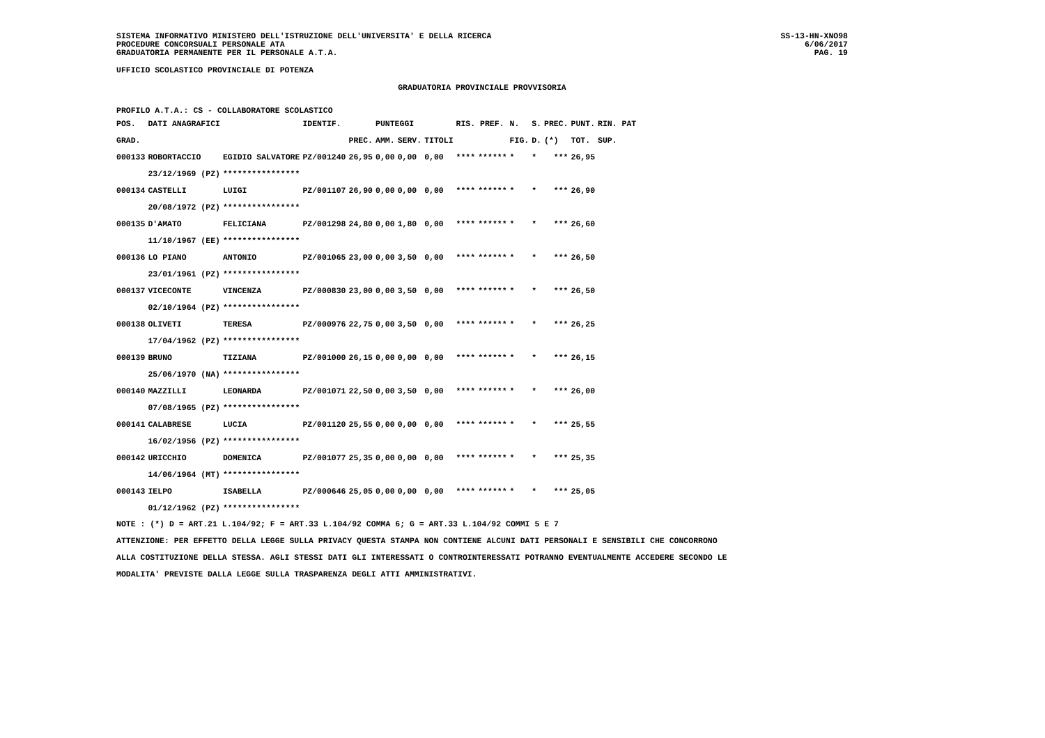SISTEMA INFORMATIVO MINISTERO DELL'ISTRUZIONE DELL'UNIVERSITA' E DELLA RICERCA
PROCEDURE CONCORSUALI PERSONALE ATA
GRADUATORIA PERMANENTE PER IL PERSONALE A.T.A.
SS-13-HN-XNO98
6/06/2017
PAG. 19
UFFICIO SCOLASTICO PROVINCIALE DI POTENZA
GRADUATORIA PROVINCIALE PROVVISORIA
PROFILO A.T.A.: CS - COLLABORATORE SCOLASTICO
| POS. | DATI ANAGRAFICI | | IDENTIF. | | PUNTEGGI | | | RIS. PREF. | | N. | S. | PREC. | PUNT. | RIN. PAT |
| --- | --- | --- | --- | --- | --- | --- | --- | --- | --- | --- | --- | --- | --- | --- |
| GRAD. | | | | PREC. | AMM. | SERV. | TITOLI | | | FIG. | D. | (*) | TOT. | SUP. |
| 000133 | ROBORTACCIO | EGIDIO SALVATORE | PZ/001240 | 26,95 | 0,00 | 0,00 | 0,00 | **** | ****** | * | * | *** | 26,95 | |
| | 23/12/1969 (PZ) | **************** | | | | | | | | | | | | |
| 000134 | CASTELLI | LUIGI | PZ/001107 | 26,90 | 0,00 | 0,00 | 0,00 | **** | ****** | * | * | *** | 26,90 | |
| | 20/08/1972 (PZ) | **************** | | | | | | | | | | | | |
| 000135 | D'AMATO | FELICIANA | PZ/001298 | 24,80 | 0,00 | 1,80 | 0,00 | **** | ****** | * | * | *** | 26,60 | |
| | 11/10/1967 (EE) | **************** | | | | | | | | | | | | |
| 000136 | LO PIANO | ANTONIO | PZ/001065 | 23,00 | 0,00 | 3,50 | 0,00 | **** | ****** | * | * | *** | 26,50 | |
| | 23/01/1961 (PZ) | **************** | | | | | | | | | | | | |
| 000137 | VICECONTE | VINCENZA | PZ/000830 | 23,00 | 0,00 | 3,50 | 0,00 | **** | ****** | * | * | *** | 26,50 | |
| | 02/10/1964 (PZ) | **************** | | | | | | | | | | | | |
| 000138 | OLIVETI | TERESA | PZ/000976 | 22,75 | 0,00 | 3,50 | 0,00 | **** | ****** | * | * | *** | 26,25 | |
| | 17/04/1962 (PZ) | **************** | | | | | | | | | | | | |
| 000139 | BRUNO | TIZIANA | PZ/001000 | 26,15 | 0,00 | 0,00 | 0,00 | **** | ****** | * | * | *** | 26,15 | |
| | 25/06/1970 (NA) | **************** | | | | | | | | | | | | |
| 000140 | MAZZILLI | LEONARDA | PZ/001071 | 22,50 | 0,00 | 3,50 | 0,00 | **** | ****** | * | * | *** | 26,00 | |
| | 07/08/1965 (PZ) | **************** | | | | | | | | | | | | |
| 000141 | CALABRESE | LUCIA | PZ/001120 | 25,55 | 0,00 | 0,00 | 0,00 | **** | ****** | * | * | *** | 25,55 | |
| | 16/02/1956 (PZ) | **************** | | | | | | | | | | | | |
| 000142 | URICCHIO | DOMENICA | PZ/001077 | 25,35 | 0,00 | 0,00 | 0,00 | **** | ****** | * | * | *** | 25,35 | |
| | 14/06/1964 (MT) | **************** | | | | | | | | | | | | |
| 000143 | IELPO | ISABELLA | PZ/000646 | 25,05 | 0,00 | 0,00 | 0,00 | **** | ****** | * | * | *** | 25,05 | |
| | 01/12/1962 (PZ) | **************** | | | | | | | | | | | | |
NOTE : (*) D = ART.21 L.104/92; F = ART.33 L.104/92 COMMA 6; G = ART.33 L.104/92 COMMI 5 E 7
ATTENZIONE: PER EFFETTO DELLA LEGGE SULLA PRIVACY QUESTA STAMPA NON CONTIENE ALCUNI DATI PERSONALI E SENSIBILI CHE CONCORRONO
ALLA COSTITUZIONE DELLA STESSA. AGLI STESSI DATI GLI INTERESSATI O CONTROINTERESSATI POTRANNO EVENTUALMENTE ACCEDERE SECONDO LE
MODALITA' PREVISTE DALLA LEGGE SULLA TRASPARENZA DEGLI ATTI AMMINISTRATIVI.